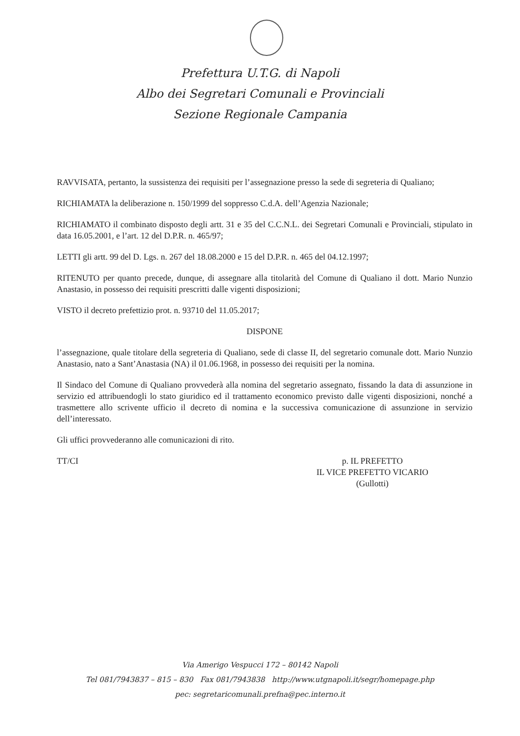Prefettura U.T.G. di Napoli
Albo dei Segretari Comunali e Provinciali
Sezione Regionale Campania
RAVVISATA, pertanto, la sussistenza dei requisiti per l’assegnazione presso la sede di segreteria di Qualiano;
RICHIAMATA la deliberazione n. 150/1999 del soppresso C.d.A. dell’Agenzia Nazionale;
RICHIAMATO il combinato disposto degli artt. 31 e 35 del C.C.N.L. dei Segretari Comunali e Provinciali, stipulato in data 16.05.2001, e l’art. 12 del D.P.R. n. 465/97;
LETTI gli artt. 99 del D. Lgs. n. 267 del 18.08.2000 e 15 del D.P.R. n. 465 del 04.12.1997;
RITENUTO per quanto precede, dunque, di assegnare alla titolarità del Comune di Qualiano il dott. Mario Nunzio Anastasio, in possesso dei requisiti prescritti dalle vigenti disposizioni;
VISTO il decreto prefettizio prot. n. 93710 del 11.05.2017;
DISPONE
l’assegnazione, quale titolare della segreteria di Qualiano, sede di classe II, del segretario comunale dott. Mario Nunzio Anastasio, nato a Sant’Anastasia (NA) il 01.06.1968, in possesso dei requisiti per la nomina.
Il Sindaco del Comune di Qualiano provvederà alla nomina del segretario assegnato, fissando la data di assunzione in servizio ed attribuendogli lo stato giuridico ed il trattamento economico previsto dalle vigenti disposizioni, nonché a trasmettere allo scrivente ufficio il decreto di nomina e la successiva comunicazione di assunzione in servizio dell’interessato.
Gli uffici provvederanno alle comunicazioni di rito.
TT/CI p. IL PREFETTO
IL VICE PREFETTO VICARIO
(Gullotti)
Via Amerigo Vespucci 172 – 80142 Napoli
Tel 081/7943837 – 815 – 830 Fax 081/7943838 http://www.utgnapoli.it/segr/homepage.php
pec: segretaricomunali.prefna@pec.interno.it